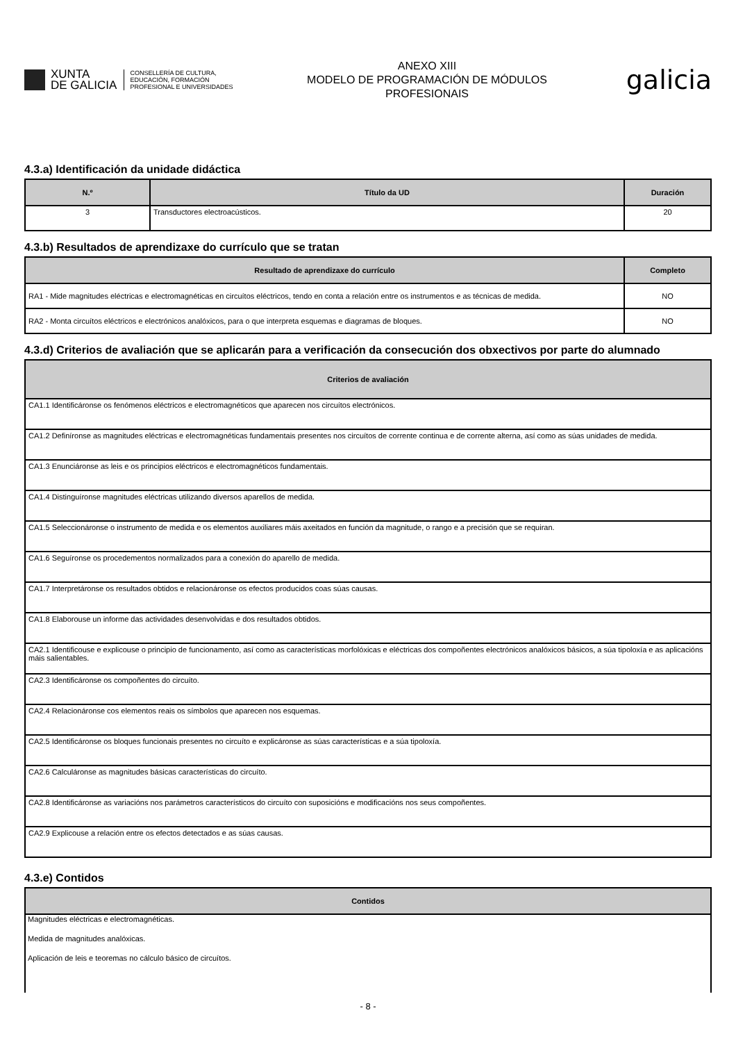XUNTA
DE GALICIA
CONSELLERÍA DE CULTURA,
EDUCACIÓN, FORMACIÓN
PROFESIONAL E UNIVERSIDADES
ANEXO XIII
MODELO DE PROGRAMACIÓN DE MÓDULOS
PROFESIONAIS
galicia
4.3.a) Identificación da unidade didáctica
| N.º | Título da UD | Duración |
| --- | --- | --- |
| 3 | Transductores electroacústicos. | 20 |
4.3.b) Resultados de aprendizaxe do currículo que se tratan
| Resultado de aprendizaxe do currículo | Completo |
| --- | --- |
| RA1 - Mide magnitudes eléctricas e electromagnéticas en circuítos eléctricos, tendo en conta a relación entre os instrumentos e as técnicas de medida. | NO |
| RA2 - Monta circuítos eléctricos e electrónicos analóxicos, para o que interpreta esquemas e diagramas de bloques. | NO |
4.3.d) Criterios de avaliación que se aplicarán para a verificación da consecución dos obxectivos por parte do alumnado
| Criterios de avaliación |
| --- |
| CA1.1 Identificáronse os fenómenos eléctricos e electromagnéticos que aparecen nos circuítos electrónicos. |
| CA1.2 Definíronse as magnitudes eléctricas e electromagnéticas fundamentais presentes nos circuítos de corrente continua e de corrente alterna, así como as súas unidades de medida. |
| CA1.3 Enunciáronse as leis e os principios eléctricos e electromagnéticos fundamentais. |
| CA1.4 Distinguíronse magnitudes eléctricas utilizando diversos aparellos de medida. |
| CA1.5 Seleccionáronse o instrumento de medida e os elementos auxiliares máis axeitados en función da magnitude, o rango e a precisión que se requiran. |
| CA1.6 Seguíronse os procedementos normalizados para a conexión do aparello de medida. |
| CA1.7 Interpretáronse os resultados obtidos e relacionáronse os efectos producidos coas súas causas. |
| CA1.8 Elaborouse un informe das actividades desenvolvidas e dos resultados obtidos. |
| CA2.1 Identificouse e explicouse o principio de funcionamento, así como as características morfolóxicas e eléctricas dos compoñentes electrónicos analóxicos básicos, a súa tipoloxía e as aplicacións máis salientables. |
| CA2.3 Identificáronse os compoñentes do circuíto. |
| CA2.4 Relacionáronse cos elementos reais os símbolos que aparecen nos esquemas. |
| CA2.5 Identificáronse os bloques funcionais presentes no circuíto e explicáronse as súas características e a súa tipoloxía. |
| CA2.6 Calculáronse as magnitudes básicas características do circuíto. |
| CA2.8 Identificáronse as variacións nos parámetros característicos do circuíto con suposicións e modificacións nos seus compoñentes. |
| CA2.9 Explicouse a relación entre os efectos detectados e as súas causas. |
4.3.e) Contidos
| Contidos |
| --- |
| Magnitudes eléctricas e electromagnéticas. |
| Medida de magnitudes analóxicas. |
| Aplicación de leis e teoremas no cálculo básico de circuítos. |
- 8 -